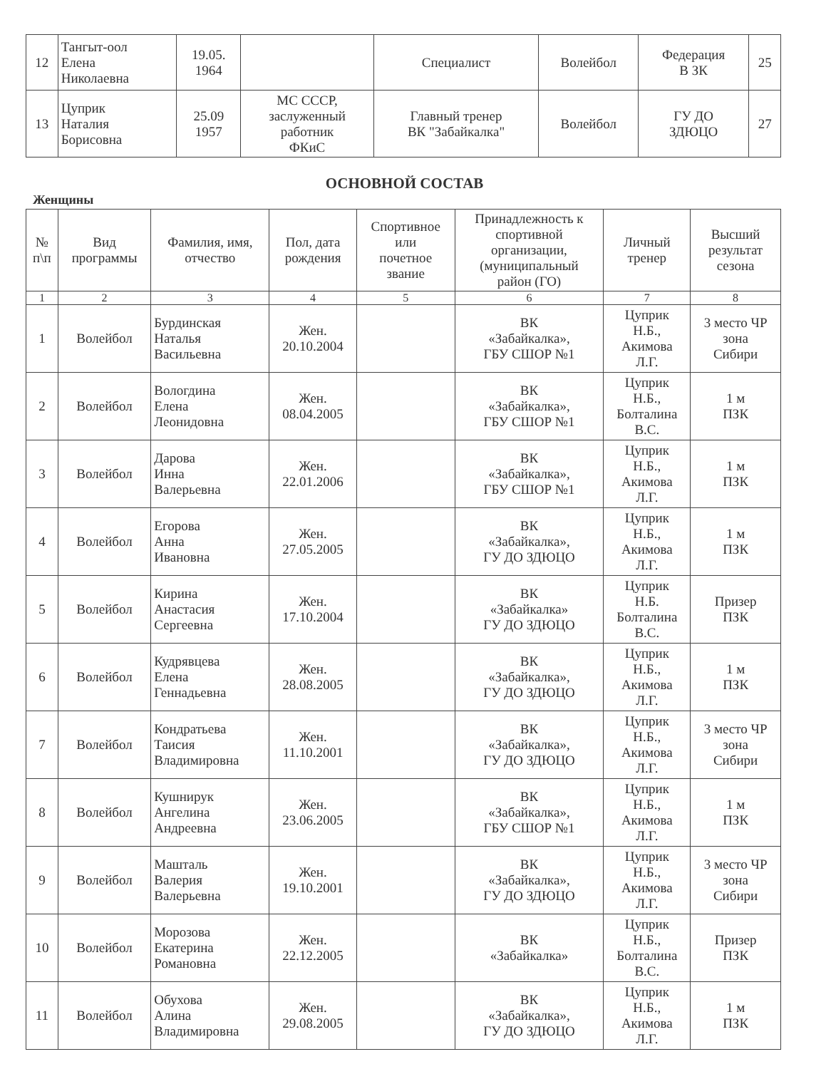| 12 | Тангыт-оол Елена Николаевна | 19.05. 1964 | | Специалист | Волейбол | Федерация В ЗК | 25 |
| 13 | Цуприк Наталия Борисовна | 25.09 1957 | МС СССР, заслуженный работник ФКиС | Главный тренер ВК "Забайкалка" | Волейбол | ГУ ДО ЗДЮЦО | 27 |
ОСНОВНОЙ СОСТАВ
Женщины
| № п\п | Вид программы | Фамилия, имя, отчество | Пол, дата рождения | Спортивное или почетное звание | Принадлежность к спортивной организации, (муниципальный район (ГО) | Личный тренер | Высший результат сезона |
| --- | --- | --- | --- | --- | --- | --- | --- |
| 1 | 2 | 3 | 4 | 5 | 6 | 7 | 8 |
| 1 | Волейбол | Бурдинская Наталья Васильевна | Жен. 20.10.2004 | | ВК «Забайкалка», ГБУ СШОР №1 | Цуприк Н.Б., Акимова Л.Г. | 3 место ЧР зона Сибири |
| 2 | Волейбол | Вологдина Елена Леонидовна | Жен. 08.04.2005 | | ВК «Забайкалка», ГБУ СШОР №1 | Цуприк Н.Б., Болталина В.С. | 1 м ПЗК |
| 3 | Волейбол | Дарова Инна Валерьевна | Жен. 22.01.2006 | | ВК «Забайкалка», ГБУ СШОР №1 | Цуприк Н.Б., Акимова Л.Г. | 1 м ПЗК |
| 4 | Волейбол | Егорова Анна Ивановна | Жен. 27.05.2005 | | ВК «Забайкалка», ГУ ДО ЗДЮЦО | Цуприк Н.Б., Акимова Л.Г. | 1 м ПЗК |
| 5 | Волейбол | Кирина Анастасия Сергеевна | Жен. 17.10.2004 | | ВК «Забайкалка» ГУ ДО ЗДЮЦО | Цуприк Н.Б. Болталина В.С. | Призер ПЗК |
| 6 | Волейбол | Кудрявцева Елена Геннадьевна | Жен. 28.08.2005 | | ВК «Забайкалка», ГУ ДО ЗДЮЦО | Цуприк Н.Б., Акимова Л.Г. | 1 м ПЗК |
| 7 | Волейбол | Кондратьева Таисия Владимировна | Жен. 11.10.2001 | | ВК «Забайкалка», ГУ ДО ЗДЮЦО | Цуприк Н.Б., Акимова Л.Г. | 3 место ЧР зона Сибири |
| 8 | Волейбол | Кушнирук Ангелина Андреевна | Жен. 23.06.2005 | | ВК «Забайкалка», ГБУ СШОР №1 | Цуприк Н.Б., Акимова Л.Г. | 1 м ПЗК |
| 9 | Волейбол | Машталь Валерия Валерьевна | Жен. 19.10.2001 | | ВК «Забайкалка», ГУ ДО ЗДЮЦО | Цуприк Н.Б., Акимова Л.Г. | 3 место ЧР зона Сибири |
| 10 | Волейбол | Морозова Екатерина Романовна | Жен. 22.12.2005 | | ВК «Забайкалка» | Цуприк Н.Б., Болталина В.С. | Призер ПЗК |
| 11 | Волейбол | Обухова Алина Владимировна | Жен. 29.08.2005 | | ВК «Забайкалка», ГУ ДО ЗДЮЦО | Цуприк Н.Б., Акимова Л.Г. | 1 м ПЗК |